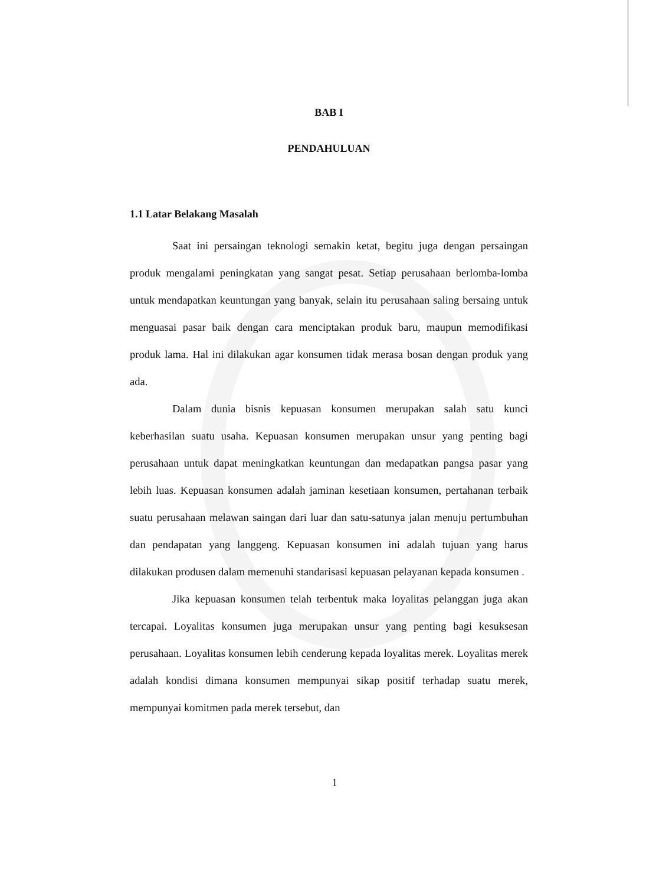BAB I
PENDAHULUAN
1.1 Latar Belakang Masalah
Saat ini persaingan teknologi semakin ketat, begitu juga dengan persaingan produk mengalami peningkatan yang sangat pesat. Setiap perusahaan berlomba-lomba untuk mendapatkan keuntungan yang banyak, selain itu perusahaan saling bersaing untuk menguasai pasar baik dengan cara menciptakan produk baru, maupun memodifikasi produk lama. Hal ini dilakukan agar konsumen tidak merasa bosan dengan produk yang ada.
Dalam dunia bisnis kepuasan konsumen merupakan salah satu kunci keberhasilan suatu usaha. Kepuasan konsumen merupakan unsur yang penting bagi perusahaan untuk dapat meningkatkan keuntungan dan medapatkan pangsa pasar yang lebih luas. Kepuasan konsumen adalah jaminan kesetiaan konsumen, pertahanan terbaik suatu perusahaan melawan saingan dari luar dan satu-satunya jalan menuju pertumbuhan dan pendapatan yang langgeng. Kepuasan konsumen ini adalah tujuan yang harus dilakukan produsen dalam memenuhi standarisasi kepuasan pelayanan kepada konsumen .
Jika kepuasan konsumen telah terbentuk maka loyalitas pelanggan juga akan tercapai. Loyalitas konsumen juga merupakan unsur yang penting bagi kesuksesan perusahaan. Loyalitas konsumen lebih cenderung kepada loyalitas merek. Loyalitas merek adalah kondisi dimana konsumen mempunyai sikap positif terhadap suatu merek, mempunyai komitmen pada merek tersebut, dan
1